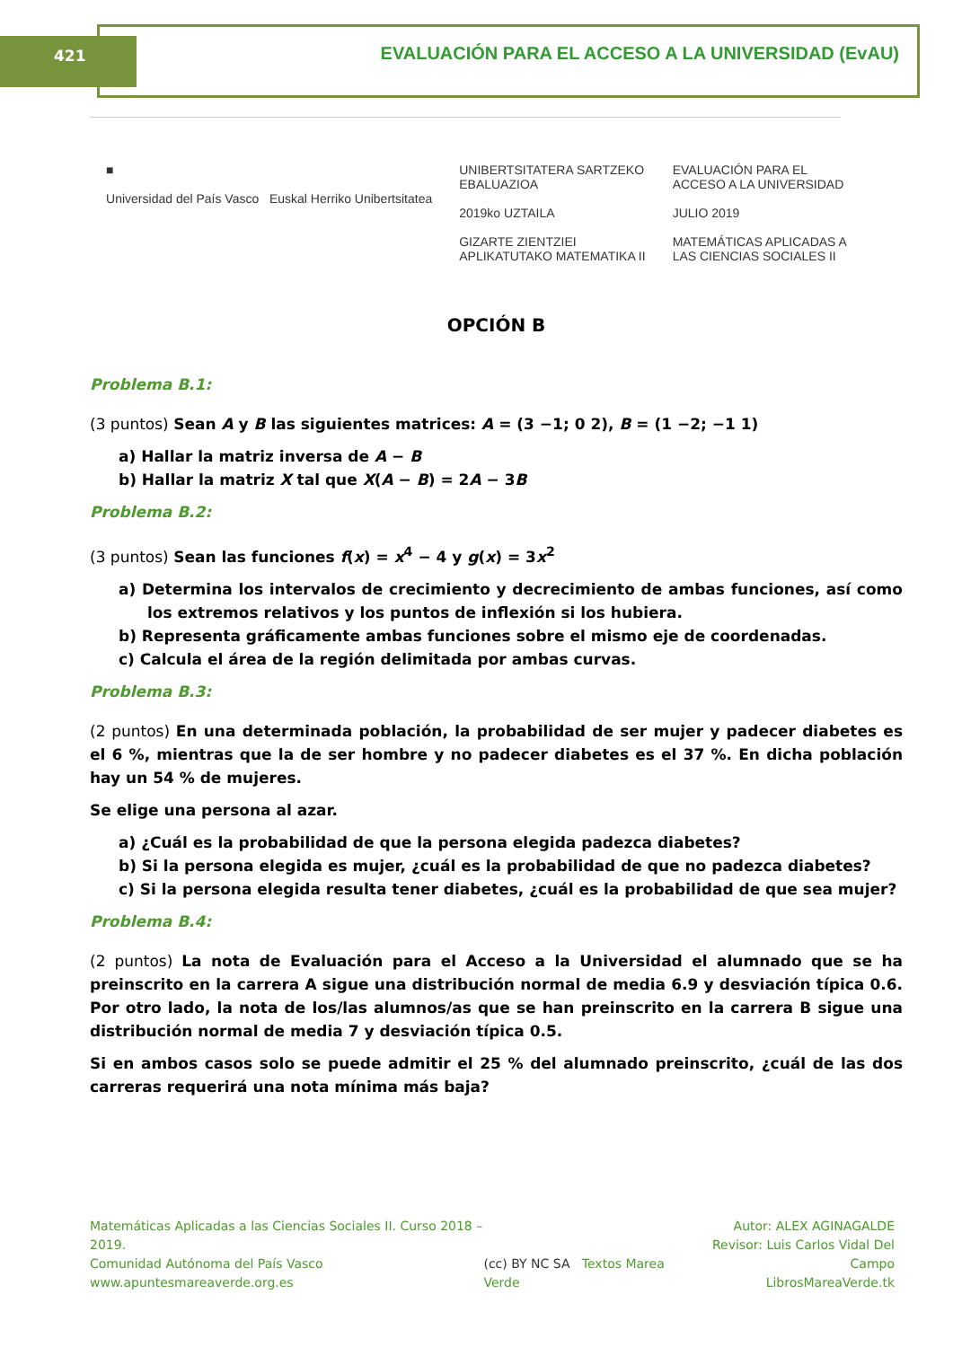421 EVALUACIÓN PARA EL ACCESO A LA UNIVERSIDAD (EvAU)
■
Universidad del País Vasco Euskal Herriko Unibertsitatea
UNIBERTSITATERA SARTZEKO
EBALUAZIOA
2019ko UZTAILA
GIZARTE ZIENTZIEI
APLIKATUTAKO MATEMATIKA II
EVALUACIÓN PARA EL
ACCESO A LA UNIVERSIDAD
JULIO 2019
MATEMÁTICAS APLICADAS A
LAS CIENCIAS SOCIALES II
OPCIÓN B
Problema B.1:
(3 puntos) Sean A y B las siguientes matrices: A = (3 −1; 0 2), B = (1 −2; −1 1)
a) Hallar la matriz inversa de A − B
b) Hallar la matriz X tal que X(A − B) = 2A − 3B
Problema B.2:
(3 puntos) Sean las funciones f(x) = x<sup>4</sup> − 4 y g(x) = 3x<sup>2</sup>
a) Determina los intervalos de crecimiento y decrecimiento de ambas funciones, así como los extremos relativos y los puntos de inflexión si los hubiera.
b) Representa gráficamente ambas funciones sobre el mismo eje de coordenadas.
c) Calcula el área de la región delimitada por ambas curvas.
Problema B.3:
(2 puntos) En una determinada población, la probabilidad de ser mujer y padecer diabetes es el 6 %, mientras que la de ser hombre y no padecer diabetes es el 37 %. En dicha población hay un 54 % de mujeres.
Se elige una persona al azar.
a) ¿Cuál es la probabilidad de que la persona elegida padezca diabetes?
b) Si la persona elegida es mujer, ¿cuál es la probabilidad de que no padezca diabetes?
c) Si la persona elegida resulta tener diabetes, ¿cuál es la probabilidad de que sea mujer?
Problema B.4:
(2 puntos) La nota de Evaluación para el Acceso a la Universidad el alumnado que se ha preinscrito en la carrera A sigue una distribución normal de media 6.9 y desviación típica 0.6. Por otro lado, la nota de los/las alumnos/as que se han preinscrito en la carrera B sigue una distribución normal de media 7 y desviación típica 0.5.
Si en ambos casos solo se puede admitir el 25 % del alumnado preinscrito, ¿cuál de las dos carreras requerirá una nota mínima más baja?
Matemáticas Aplicadas a las Ciencias Sociales II. Curso 2018 – 2019.
Comunidad Autónoma del País Vasco
www.apuntesmareaverde.org.es
(cc) BY NC SA Textos Marea Verde
Autor: ALEX AGINAGALDE
Revisor: Luis Carlos Vidal Del Campo
LibrosMareaVerde.tk